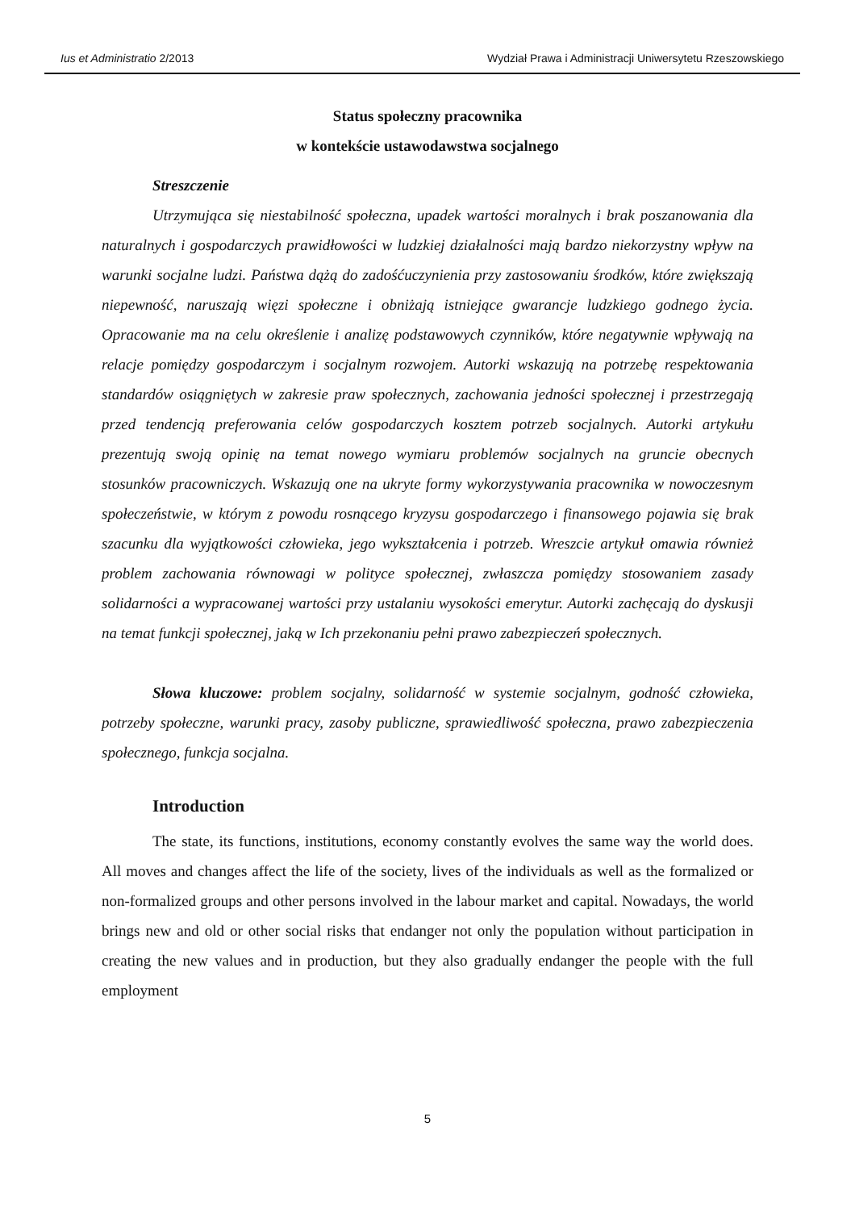Ius et Administratio 2/2013 Wydział Prawa i Administracji Uniwersytetu Rzeszowskiego
Status społeczny pracownika
w kontekście ustawodawstwa socjalnego
Streszczenie
Utrzymująca się niestabilność społeczna, upadek wartości moralnych i brak poszanowania dla naturalnych i gospodarczych prawidłowości w ludzkiej działalności mają bardzo niekorzystny wpływ na warunki socjalne ludzi. Państwa dążą do zadośćuczynienia przy zastosowaniu środków, które zwiększają niepewność, naruszają więzi społeczne i obniżają istniejące gwarancje ludzkiego godnego życia. Opracowanie ma na celu określenie i analizę podstawowych czynników, które negatywnie wpływają na relacje pomiędzy gospodarczym i socjalnym rozwojem. Autorki wskazują na potrzebę respektowania standardów osiągniętych w zakresie praw społecznych, zachowania jedności społecznej i przestrzegają przed tendencją preferowania celów gospodarczych kosztem potrzeb socjalnych. Autorki artykułu prezentują swoją opinię na temat nowego wymiaru problemów socjalnych na gruncie obecnych stosunków pracowniczych. Wskazują one na ukryte formy wykorzystywania pracownika w nowoczesnym społeczeństwie, w którym z powodu rosnącego kryzysu gospodarczego i finansowego pojawia się brak szacunku dla wyjątkowości człowieka, jego wykształcenia i potrzeb. Wreszcie artykuł omawia również problem zachowania równowagi w polityce społecznej, zwłaszcza pomiędzy stosowaniem zasady solidarności a wypracowanej wartości przy ustalaniu wysokości emerytur. Autorki zachęcają do dyskusji na temat funkcji społecznej, jaką w Ich przekonaniu pełni prawo zabezpieczeń społecznych.
Słowa kluczowe: problem socjalny, solidarność w systemie socjalnym, godność człowieka, potrzeby społeczne, warunki pracy, zasoby publiczne, sprawiedliwość społeczna, prawo zabezpieczenia społecznego, funkcja socjalna.
Introduction
The state, its functions, institutions, economy constantly evolves the same way the world does. All moves and changes affect the life of the society, lives of the individuals as well as the formalized or non-formalized groups and other persons involved in the labour market and capital. Nowadays, the world brings new and old or other social risks that endanger not only the population without participation in creating the new values and in production, but they also gradually endanger the people with the full employment
5